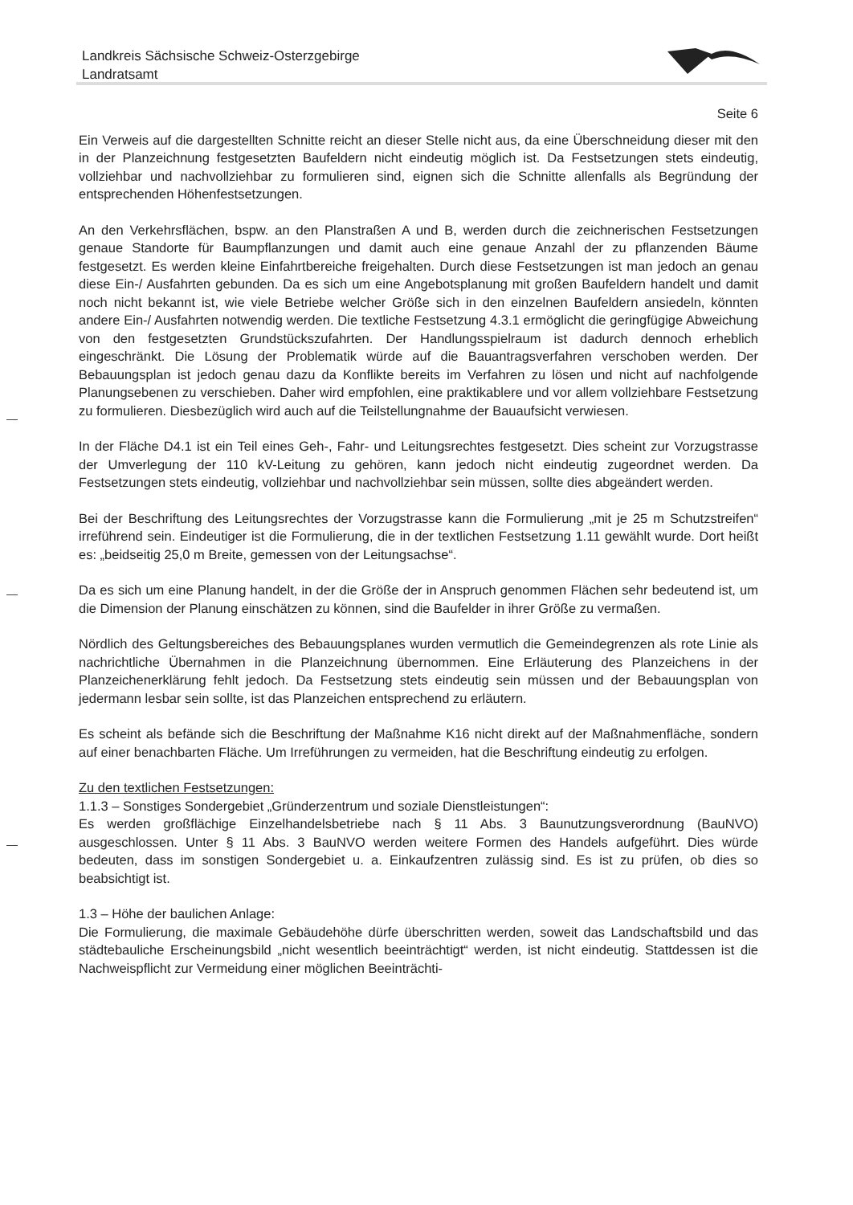Landkreis Sächsische Schweiz-Osterzgebirge
Landratsamt
Seite 6
Ein Verweis auf die dargestellten Schnitte reicht an dieser Stelle nicht aus, da eine Überschneidung dieser mit den in der Planzeichnung festgesetzten Baufeldern nicht eindeutig möglich ist. Da Festsetzungen stets eindeutig, vollziehbar und nachvollziehbar zu formulieren sind, eignen sich die Schnitte allenfalls als Begründung der entsprechenden Höhenfestsetzungen.
An den Verkehrsflächen, bspw. an den Planstraßen A und B, werden durch die zeichnerischen Festsetzungen genaue Standorte für Baumpflanzungen und damit auch eine genaue Anzahl der zu pflanzenden Bäume festgesetzt. Es werden kleine Einfahrtbereiche freigehalten. Durch diese Festsetzungen ist man jedoch an genau diese Ein-/ Ausfahrten gebunden. Da es sich um eine Angebotsplanung mit großen Baufeldern handelt und damit noch nicht bekannt ist, wie viele Betriebe welcher Größe sich in den einzelnen Baufeldern ansiedeln, könnten andere Ein-/ Ausfahrten notwendig werden. Die textliche Festsetzung 4.3.1 ermöglicht die geringfügige Abweichung von den festgesetzten Grundstückszufahrten. Der Handlungsspielraum ist dadurch dennoch erheblich eingeschränkt. Die Lösung der Problematik würde auf die Bauantragsverfahren verschoben werden. Der Bebauungsplan ist jedoch genau dazu da Konflikte bereits im Verfahren zu lösen und nicht auf nachfolgende Planungsebenen zu verschieben. Daher wird empfohlen, eine praktikablere und vor allem vollziehbare Festsetzung zu formulieren. Diesbezüglich wird auch auf die Teilstellungnahme der Bauaufsicht verwiesen.
In der Fläche D4.1 ist ein Teil eines Geh-, Fahr- und Leitungsrechtes festgesetzt. Dies scheint zur Vorzugstrasse der Umverlegung der 110 kV-Leitung zu gehören, kann jedoch nicht eindeutig zugeordnet werden. Da Festsetzungen stets eindeutig, vollziehbar und nachvollziehbar sein müssen, sollte dies abgeändert werden.
Bei der Beschriftung des Leitungsrechtes der Vorzugstrasse kann die Formulierung „mit je 25 m Schutzstreifen“ irreführend sein. Eindeutiger ist die Formulierung, die in der textlichen Festsetzung 1.11 gewählt wurde. Dort heißt es: „beidseitig 25,0 m Breite, gemessen von der Leitungsachse“.
Da es sich um eine Planung handelt, in der die Größe der in Anspruch genommen Flächen sehr bedeutend ist, um die Dimension der Planung einschätzen zu können, sind die Baufelder in ihrer Größe zu vermaßen.
Nördlich des Geltungsbereiches des Bebauungsplanes wurden vermutlich die Gemeindegrenzen als rote Linie als nachrichtliche Übernahmen in die Planzeichnung übernommen. Eine Erläuterung des Planzeichens in der Planzeichenerklärung fehlt jedoch. Da Festsetzung stets eindeutig sein müssen und der Bebauungsplan von jedermann lesbar sein sollte, ist das Planzeichen entsprechend zu erläutern.
Es scheint als befände sich die Beschriftung der Maßnahme K16 nicht direkt auf der Maßnahmenfläche, sondern auf einer benachbarten Fläche. Um Irreführungen zu vermeiden, hat die Beschriftung eindeutig zu erfolgen.
Zu den textlichen Festsetzungen:
1.1.3 – Sonstiges Sondergebiet „Gründerzentrum und soziale Dienstleistungen“:
Es werden großflächige Einzelhandelsbetriebe nach § 11 Abs. 3 Baunutzungsverordnung (BauNVO) ausgeschlossen. Unter § 11 Abs. 3 BauNVO werden weitere Formen des Handels aufgeführt. Dies würde bedeuten, dass im sonstigen Sondergebiet u. a. Einkaufzentren zulässig sind. Es ist zu prüfen, ob dies so beabsichtigt ist.
1.3 – Höhe der baulichen Anlage:
Die Formulierung, die maximale Gebäudehöhe dürfe überschritten werden, soweit das Landschaftsbild und das städtebauliche Erscheinungsbild „nicht wesentlich beeinträchtigt“ werden, ist nicht eindeutig. Stattdessen ist die Nachweispflicht zur Vermeidung einer möglichen Beeinträchti-